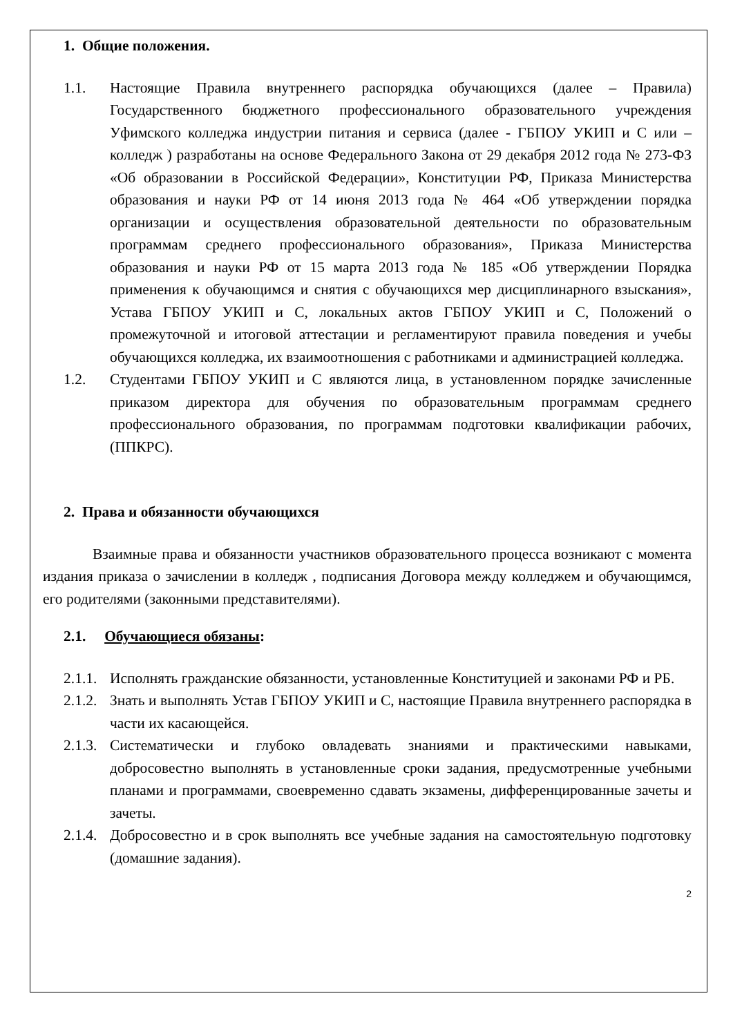1. Общие положения.
1.1. Настоящие Правила внутреннего распорядка обучающихся (далее – Правила) Государственного бюджетного профессионального образовательного учреждения Уфимского колледжа индустрии питания и сервиса (далее - ГБПОУ УКИП и С или – колледж ) разработаны на основе Федерального Закона от 29 декабря 2012 года № 273-ФЗ «Об образовании в Российской Федерации», Конституции РФ, Приказа Министерства образования и науки РФ от 14 июня 2013 года № 464 «Об утверждении порядка организации и осуществления образовательной деятельности по образовательным программам среднего профессионального образования», Приказа Министерства образования и науки РФ от 15 марта 2013 года № 185 «Об утверждении Порядка применения к обучающимся и снятия с обучающихся мер дисциплинарного взыскания», Устава ГБПОУ УКИП и С, локальных актов ГБПОУ УКИП и С, Положений о промежуточной и итоговой аттестации и регламентируют правила поведения и учебы обучающихся колледжа, их взаимоотношения с работниками и администрацией колледжа.
1.2. Студентами ГБПОУ УКИП и С являются лица, в установленном порядке зачисленные приказом директора для обучения по образовательным программам среднего профессионального образования, по программам подготовки квалификации рабочих, (ППКРС).
2. Права и обязанности обучающихся
Взаимные права и обязанности участников образовательного процесса возникают с момента издания приказа о зачислении в колледж , подписания Договора между колледжем и обучающимся, его родителями (законными представителями).
2.1. Обучающиеся обязаны:
2.1.1. Исполнять гражданские обязанности, установленные Конституцией и законами РФ и РБ.
2.1.2. Знать и выполнять Устав ГБПОУ УКИП и С, настоящие Правила внутреннего распорядка в части их касающейся.
2.1.3. Систематически и глубоко овладевать знаниями и практическими навыками, добросовестно выполнять в установленные сроки задания, предусмотренные учебными планами и программами, своевременно сдавать экзамены, дифференцированные зачеты и зачеты.
2.1.4. Добросовестно и в срок выполнять все учебные задания на самостоятельную подготовку (домашние задания).
2